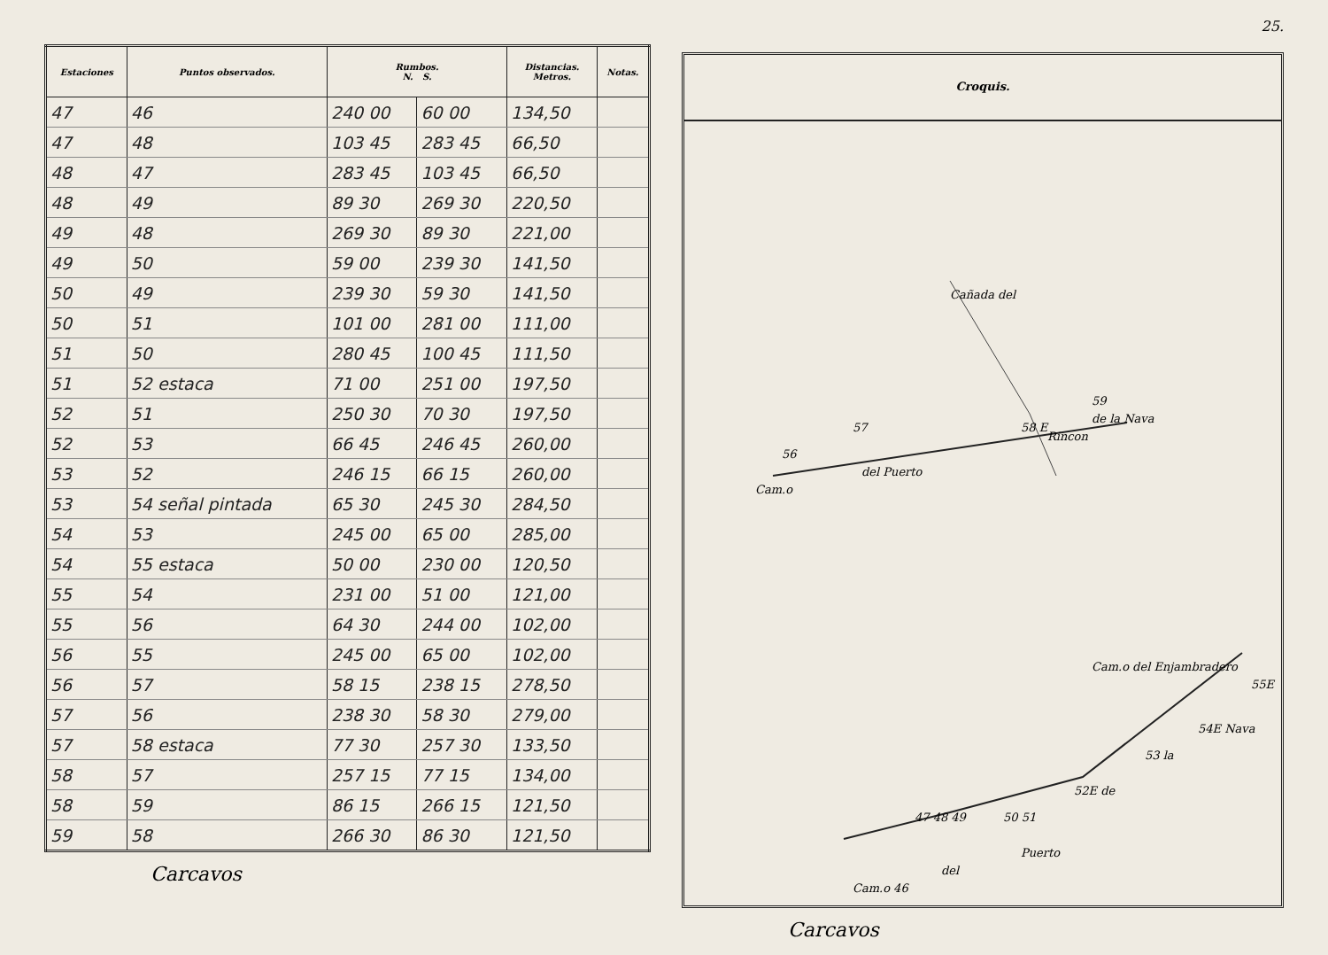| Estaciones | Puntos observados. | Rumbos. N. S. | | Distancias. Metros. | Notas. |
| --- | --- | --- | --- | --- | --- |
| 47 | 46 | 240 00 | 60 00 | 134,50 | |
| 47 | 48 | 103 45 | 283 45 | 66,50 | |
| 48 | 47 | 283 45 | 103 45 | 66,50 | |
| 48 | 49 | 89 30 | 269 30 | 220,50 | |
| 49 | 48 | 269 30 | 89 30 | 221,00 | |
| 49 | 50 | 59 00 | 239 30 | 141,50 | |
| 50 | 49 | 239 30 | 59 30 | 141,50 | |
| 50 | 51 | 101 00 | 281 00 | 111,00 | |
| 51 | 50 | 280 45 | 100 45 | 111,50 | |
| 51 | 52 estaca | 71 00 | 251 00 | 197,50 | |
| 52 | 51 | 250 30 | 70 30 | 197,50 | |
| 52 | 53 | 66 45 | 246 45 | 260,00 | |
| 53 | 52 | 246 15 | 66 15 | 260,00 | |
| 53 | 54 señal pintada | 65 30 | 245 30 | 284,50 | |
| 54 | 53 | 245 00 | 65 00 | 285,00 | |
| 54 | 55 estaca | 50 00 | 230 00 | 120,50 | |
| 55 | 54 | 231 00 | 51 00 | 121,00 | |
| 55 | 56 | 64 30 | 244 00 | 102,00 | |
| 56 | 55 | 245 00 | 65 00 | 102,00 | |
| 56 | 57 | 58 15 | 238 15 | 278,50 | |
| 57 | 56 | 238 30 | 58 30 | 279,00 | |
| 57 | 58 estaca | 77 30 | 257 30 | 133,50 | |
| 58 | 57 | 257 15 | 77 15 | 134,00 | |
| 58 | 59 | 86 15 | 266 15 | 121,50 | |
| 59 | 58 | 266 30 | 86 30 | 121,50 | |
Carcavos
25.
Croquis.
Cañada del
Rincon
de la Nava
del Puerto
Cam.o
56
57
58 E
59
Cam.o del Enjambradero
55E
54E Nava
53 la
52E de
50 51
47 48 49
Puerto
del
Cam.o 46
Carcavos